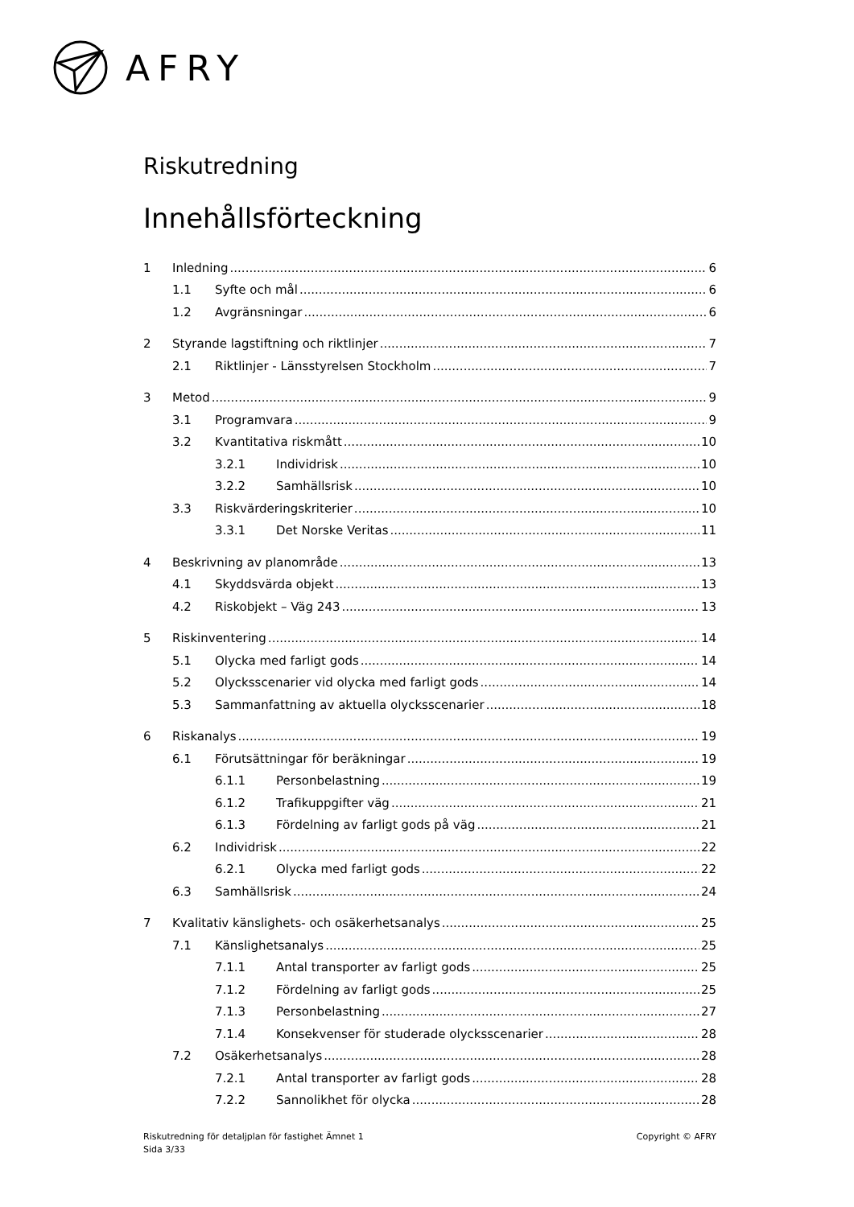AFRY
Riskutredning
Innehållsförteckning
1 Inledning 6
1.1 Syfte och mål 6
1.2 Avgränsningar 6
2 Styrande lagstiftning och riktlinjer 7
2.1 Riktlinjer - Länsstyrelsen Stockholm 7
3 Metod 9
3.1 Programvara 9
3.2 Kvantitativa riskmått 10
3.2.1 Individrisk 10
3.2.2 Samhällsrisk 10
3.3 Riskvärderingskriterier 10
3.3.1 Det Norske Veritas 11
4 Beskrivning av planområde 13
4.1 Skyddsvärda objekt 13
4.2 Riskobjekt – Väg 243 13
5 Riskinventering 14
5.1 Olycka med farligt gods 14
5.2 Olycksscenarier vid olycka med farligt gods 14
5.3 Sammanfattning av aktuella olycksscenarier 18
6 Riskanalys 19
6.1 Förutsättningar för beräkningar 19
6.1.1 Personbelastning 19
6.1.2 Trafikuppgifter väg 21
6.1.3 Fördelning av farligt gods på väg 21
6.2 Individrisk 22
6.2.1 Olycka med farligt gods 22
6.3 Samhällsrisk 24
7 Kvalitativ känslighets- och osäkerhetsanalys 25
7.1 Känslighetsanalys 25
7.1.1 Antal transporter av farligt gods 25
7.1.2 Fördelning av farligt gods 25
7.1.3 Personbelastning 27
7.1.4 Konsekvenser för studerade olycksscenarier 28
7.2 Osäkerhetsanalys 28
7.2.1 Antal transporter av farligt gods 28
7.2.2 Sannolikhet för olycka 28
Riskutredning för detaljplan för fastighet Ämnet 1
Sida 3/33
Copyright © AFRY